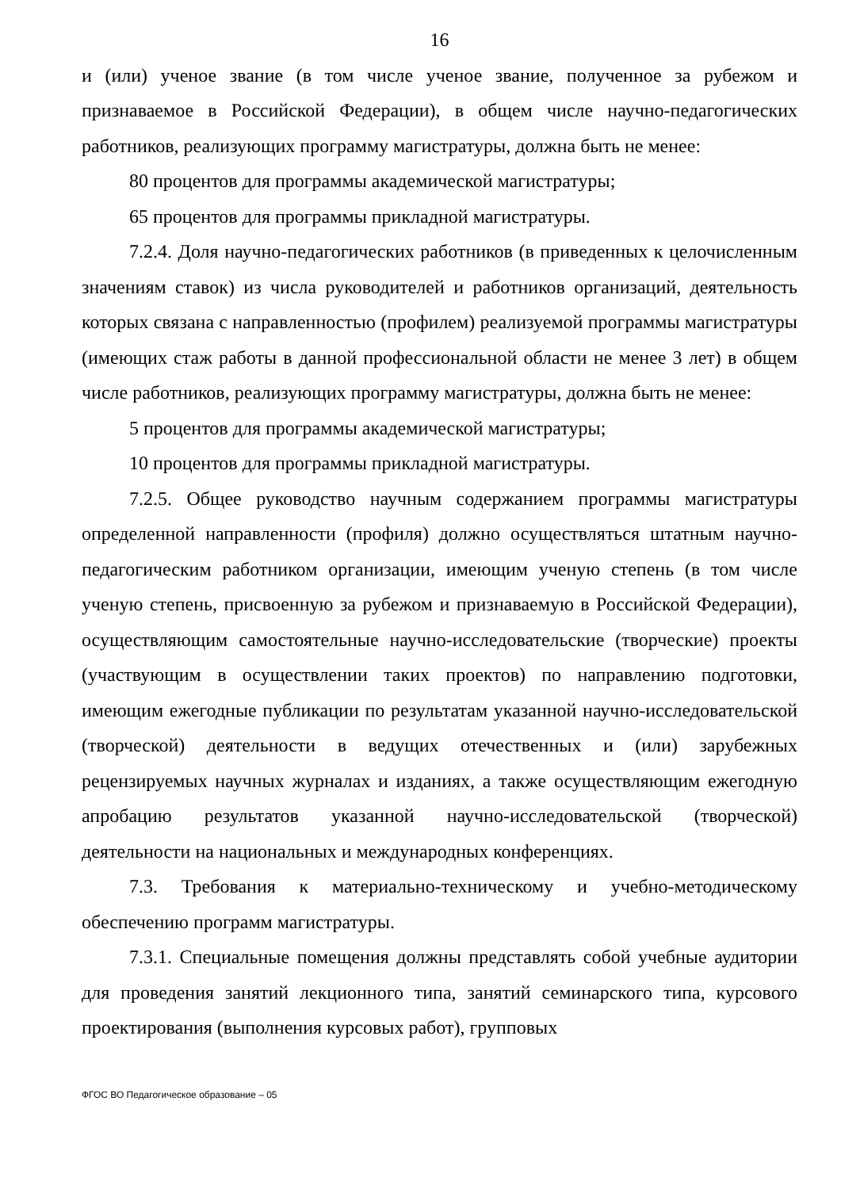16
и (или) ученое звание (в том числе ученое звание, полученное за рубежом и признаваемое в Российской Федерации), в общем числе научно-педагогических работников, реализующих программу магистратуры, должна быть не менее:
80 процентов для программы академической магистратуры;
65 процентов для программы прикладной магистратуры.
7.2.4. Доля научно-педагогических работников (в приведенных к целочисленным значениям ставок) из числа руководителей и работников организаций, деятельность которых связана с направленностью (профилем) реализуемой программы магистратуры (имеющих стаж работы в данной профессиональной области не менее 3 лет) в общем числе работников, реализующих программу магистратуры, должна быть не менее:
5 процентов для программы академической магистратуры;
10 процентов для программы прикладной магистратуры.
7.2.5. Общее руководство научным содержанием программы магистратуры определенной направленности (профиля) должно осуществляться штатным научно-педагогическим работником организации, имеющим ученую степень (в том числе ученую степень, присвоенную за рубежом и признаваемую в Российской Федерации), осуществляющим самостоятельные научно-исследовательские (творческие) проекты (участвующим в осуществлении таких проектов) по направлению подготовки, имеющим ежегодные публикации по результатам указанной научно-исследовательской (творческой) деятельности в ведущих отечественных и (или) зарубежных рецензируемых научных журналах и изданиях, а также осуществляющим ежегодную апробацию результатов указанной научно-исследовательской (творческой) деятельности на национальных и международных конференциях.
7.3. Требования к материально-техническому и учебно-методическому обеспечению программ магистратуры.
7.3.1. Специальные помещения должны представлять собой учебные аудитории для проведения занятий лекционного типа, занятий семинарского типа, курсового проектирования (выполнения курсовых работ), групповых
ФГОС ВО Педагогическое образование – 05